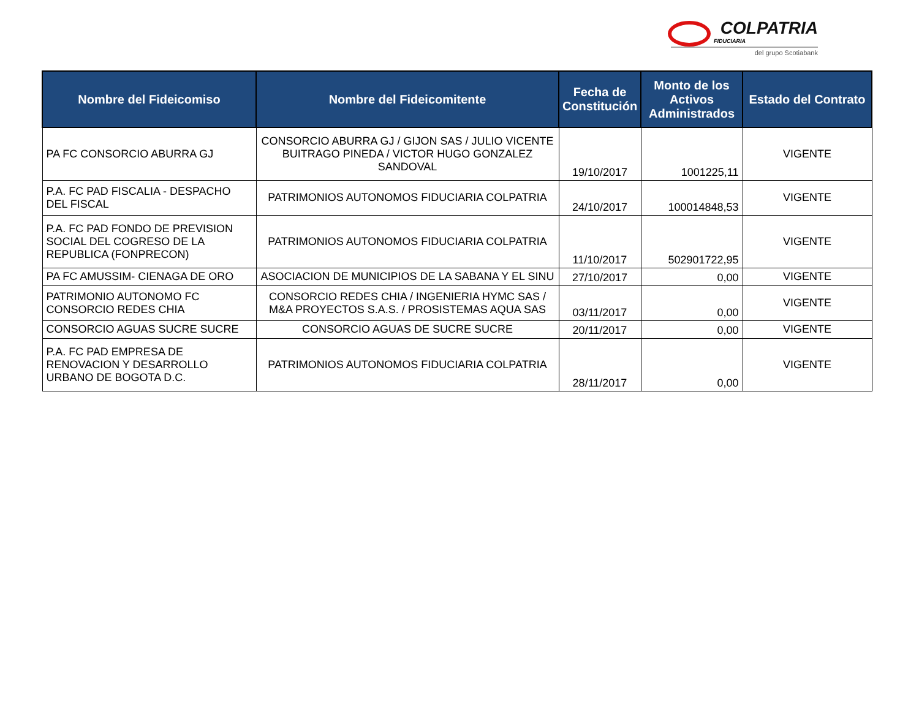COLPATRIA
FIDUCIARIA
del grupo Scotiabank
| Nombre del Fideicomiso | Nombre del Fideicomitente | Fecha de Constitución | Monto de los Activos Administrados | Estado del Contrato |
| --- | --- | --- | --- | --- |
| PA FC CONSORCIO ABURRA GJ | CONSORCIO ABURRA GJ / GIJON SAS / JULIO VICENTE BUITRAGO PINEDA / VICTOR HUGO GONZALEZ SANDOVAL | 19/10/2017 | 1001225,11 | VIGENTE |
| P.A. FC PAD FISCALIA - DESPACHO DEL FISCAL | PATRIMONIOS AUTONOMOS FIDUCIARIA COLPATRIA | 24/10/2017 | 100014848,53 | VIGENTE |
| P.A. FC PAD FONDO DE PREVISION SOCIAL DEL COGRESO DE LA REPUBLICA (FONPRECON) | PATRIMONIOS AUTONOMOS FIDUCIARIA COLPATRIA | 11/10/2017 | 502901722,95 | VIGENTE |
| PA FC AMUSSIM- CIENAGA DE ORO | ASOCIACION DE MUNICIPIOS DE LA SABANA Y EL SINU | 27/10/2017 | 0,00 | VIGENTE |
| PATRIMONIO AUTONOMO FC CONSORCIO REDES CHIA | CONSORCIO REDES CHIA / INGENIERIA HYMC SAS / M&A PROYECTOS S.A.S. / PROSISTEMAS AQUA SAS | 03/11/2017 | 0,00 | VIGENTE |
| CONSORCIO AGUAS SUCRE SUCRE | CONSORCIO AGUAS DE SUCRE SUCRE | 20/11/2017 | 0,00 | VIGENTE |
| P.A. FC PAD EMPRESA DE RENOVACION Y DESARROLLO URBANO DE BOGOTA D.C. | PATRIMONIOS AUTONOMOS FIDUCIARIA COLPATRIA | 28/11/2017 | 0,00 | VIGENTE |